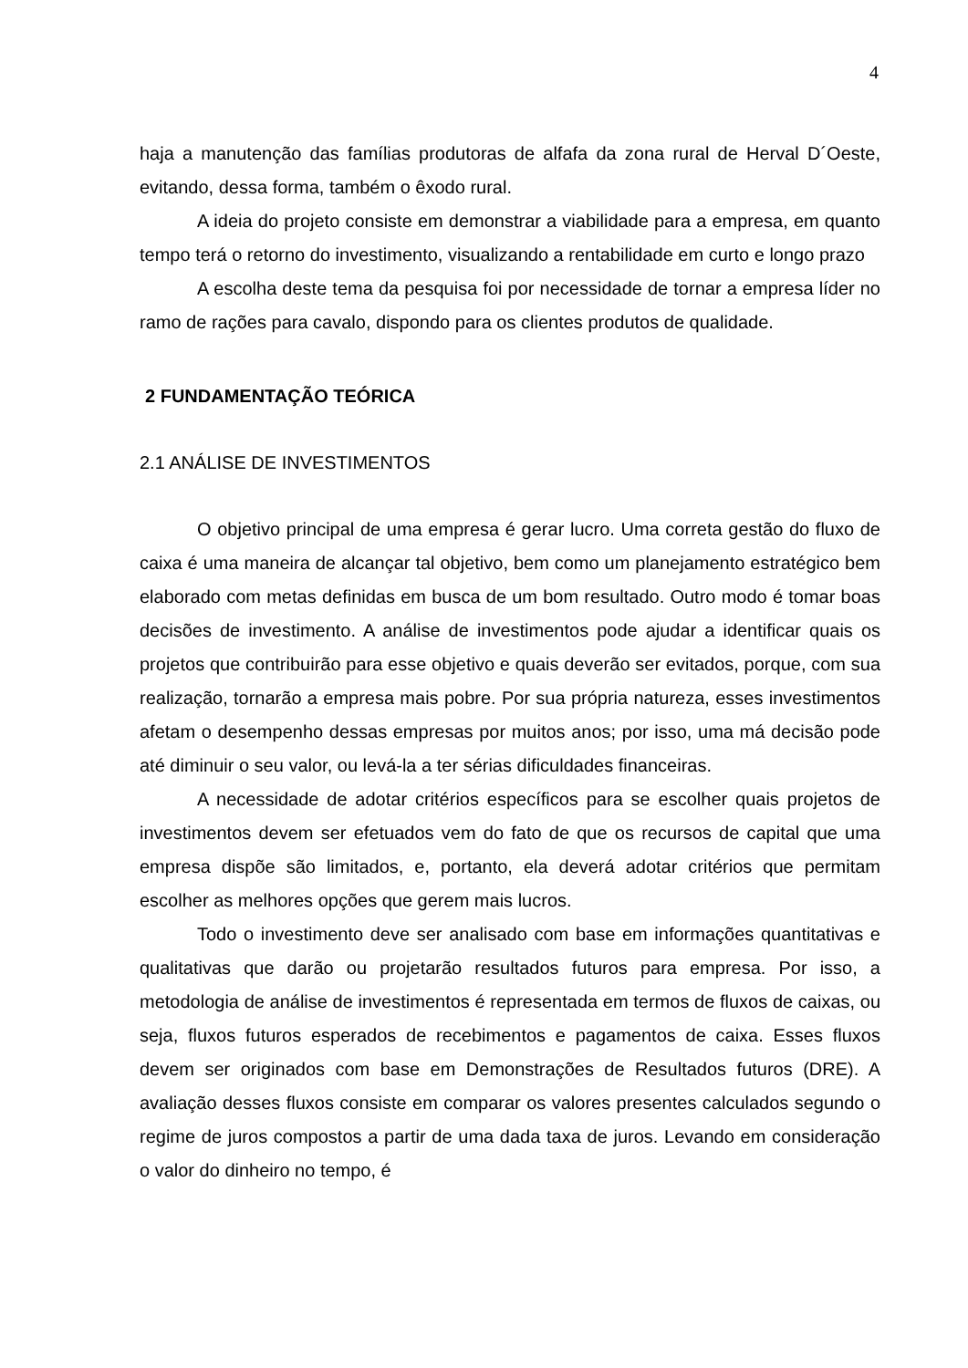4
haja a manutenção das famílias produtoras de alfafa da zona rural de Herval D´Oeste, evitando, dessa forma, também o êxodo rural.
A ideia do projeto consiste em demonstrar a viabilidade para a empresa, em quanto tempo terá o retorno do investimento, visualizando a rentabilidade em curto e longo prazo
A escolha deste tema da pesquisa foi por necessidade de tornar a empresa líder no ramo de rações para cavalo, dispondo para os clientes produtos de qualidade.
2 FUNDAMENTAÇÃO TEÓRICA
2.1 ANÁLISE DE INVESTIMENTOS
O objetivo principal de uma empresa é gerar lucro. Uma correta gestão do fluxo de caixa é uma maneira de alcançar tal objetivo, bem como um planejamento estratégico bem elaborado com metas definidas em busca de um bom resultado. Outro modo é tomar boas decisões de investimento. A análise de investimentos pode ajudar a identificar quais os projetos que contribuirão para esse objetivo e quais deverão ser evitados, porque, com sua realização, tornarão a empresa mais pobre. Por sua própria natureza, esses investimentos afetam o desempenho dessas empresas por muitos anos; por isso, uma má decisão pode até diminuir o seu valor, ou levá-la a ter sérias dificuldades financeiras.
A necessidade de adotar critérios específicos para se escolher quais projetos de investimentos devem ser efetuados vem do fato de que os recursos de capital que uma empresa dispõe são limitados, e, portanto, ela deverá adotar critérios que permitam escolher as melhores opções que gerem mais lucros.
Todo o investimento deve ser analisado com base em informações quantitativas e qualitativas que darão ou projetarão resultados futuros para empresa. Por isso, a metodologia de análise de investimentos é representada em termos de fluxos de caixas, ou seja, fluxos futuros esperados de recebimentos e pagamentos de caixa. Esses fluxos devem ser originados com base em Demonstrações de Resultados futuros (DRE). A avaliação desses fluxos consiste em comparar os valores presentes calculados segundo o regime de juros compostos a partir de uma dada taxa de juros. Levando em consideração o valor do dinheiro no tempo, é